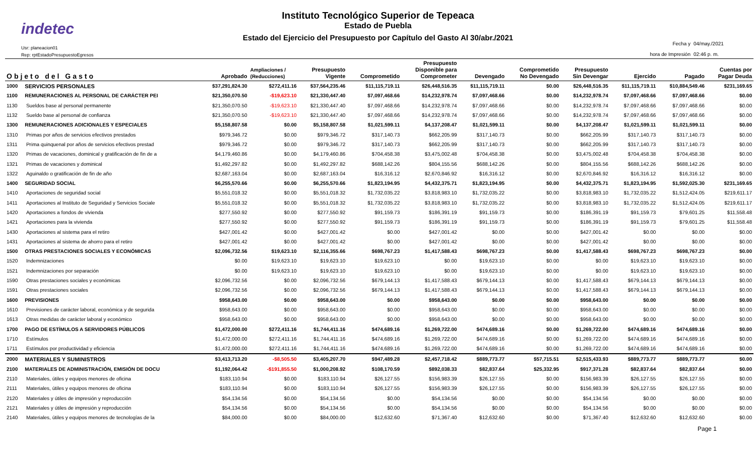indetec
Usr: planeacion01
Rep: rptEstadoPresupuestoEgresos
Instituto Tecnológico Superior de Tepeaca
Estado de Puebla
Estado del Ejercicio del Presupuesto por Capítulo del Gasto Al 30/abr./2021
Fecha y 04/may./2021
hora de Impresión 02:46 p. m.
| Objeto del Gasto | | Aprobado | Ampliaciones / (Reducciones) | Presupuesto Vigente | Comprometido | Presupuesto Disponible para Comprometer | Devengado | Comprometido No Devengado | Presupuesto Sin Devengar | Ejercido | Pagado | Cuentas por Pagar Deuda |
| --- | --- | --- | --- | --- | --- | --- | --- | --- | --- | --- | --- | --- |
| 1000 | SERVICIOS PERSONALES | $37,291,824.30 | $272,411.16 | $37,564,235.46 | $11,115,719.11 | $26,448,516.35 | $11,115,719.11 | $0.00 | $26,448,516.35 | $11,115,719.11 | $10,884,549.46 | $231,169.65 |
| 1100 | REMUNERACIONES AL PERSONAL DE CARÁCTER PEI | $21,350,070.50 | -$19,623.10 | $21,330,447.40 | $7,097,468.66 | $14,232,978.74 | $7,097,468.66 | $0.00 | $14,232,978.74 | $7,097,468.66 | $7,097,468.66 | $0.00 |
| 1130 | Sueldos base al personal permanente | $21,350,070.50 | -$19,623.10 | $21,330,447.40 | $7,097,468.66 | $14,232,978.74 | $7,097,468.66 | $0.00 | $14,232,978.74 | $7,097,468.66 | $7,097,468.66 | $0.00 |
| 1132 | Sueldo base al personal de confianza | $21,350,070.50 | -$19,623.10 | $21,330,447.40 | $7,097,468.66 | $14,232,978.74 | $7,097,468.66 | $0.00 | $14,232,978.74 | $7,097,468.66 | $7,097,468.66 | $0.00 |
| 1300 | REMUNERACIONES ADICIONALES Y ESPECIALES | $5,158,807.58 | $0.00 | $5,158,807.58 | $1,021,599.11 | $4,137,208.47 | $1,021,599.11 | $0.00 | $4,137,208.47 | $1,021,599.11 | $1,021,599.11 | $0.00 |
| 1310 | Primas por años de servicios efectivos prestados | $979,346.72 | $0.00 | $979,346.72 | $317,140.73 | $662,205.99 | $317,140.73 | $0.00 | $662,205.99 | $317,140.73 | $317,140.73 | $0.00 |
| 1311 | Prima quinquenal por años de servicios efectivos prestad | $979,346.72 | $0.00 | $979,346.72 | $317,140.73 | $662,205.99 | $317,140.73 | $0.00 | $662,205.99 | $317,140.73 | $317,140.73 | $0.00 |
| 1320 | Primas de vacaciones, dominical y gratificación de fin de a | $4,179,460.86 | $0.00 | $4,179,460.86 | $704,458.38 | $3,475,002.48 | $704,458.38 | $0.00 | $3,475,002.48 | $704,458.38 | $704,458.38 | $0.00 |
| 1321 | Primas de vacaciones y dominical | $1,492,297.82 | $0.00 | $1,492,297.82 | $688,142.26 | $804,155.56 | $688,142.26 | $0.00 | $804,155.56 | $688,142.26 | $688,142.26 | $0.00 |
| 1322 | Aguinaldo o gratificación de fin de año | $2,687,163.04 | $0.00 | $2,687,163.04 | $16,316.12 | $2,670,846.92 | $16,316.12 | $0.00 | $2,670,846.92 | $16,316.12 | $16,316.12 | $0.00 |
| 1400 | SEGURIDAD SOCIAL | $6,255,570.66 | $0.00 | $6,255,570.66 | $1,823,194.95 | $4,432,375.71 | $1,823,194.95 | $0.00 | $4,432,375.71 | $1,823,194.95 | $1,592,025.30 | $231,169.65 |
| 1410 | Aportaciones de seguridad social | $5,551,018.32 | $0.00 | $5,551,018.32 | $1,732,035.22 | $3,818,983.10 | $1,732,035.22 | $0.00 | $3,818,983.10 | $1,732,035.22 | $1,512,424.05 | $219,611.17 |
| 1411 | Aportaciones al Instituto de Seguridad y Servicios Sociale | $5,551,018.32 | $0.00 | $5,551,018.32 | $1,732,035.22 | $3,818,983.10 | $1,732,035.22 | $0.00 | $3,818,983.10 | $1,732,035.22 | $1,512,424.05 | $219,611.17 |
| 1420 | Aportaciones a fondos de vivienda | $277,550.92 | $0.00 | $277,550.92 | $91,159.73 | $186,391.19 | $91,159.73 | $0.00 | $186,391.19 | $91,159.73 | $79,601.25 | $11,558.48 |
| 1421 | Aportaciones para la vivienda | $277,550.92 | $0.00 | $277,550.92 | $91,159.73 | $186,391.19 | $91,159.73 | $0.00 | $186,391.19 | $91,159.73 | $79,601.25 | $11,558.48 |
| 1430 | Aportaciones al sistema para el retiro | $427,001.42 | $0.00 | $427,001.42 | $0.00 | $427,001.42 | $0.00 | $0.00 | $427,001.42 | $0.00 | $0.00 | $0.00 |
| 1431 | Aportaciones al sistema de ahorro para el retiro | $427,001.42 | $0.00 | $427,001.42 | $0.00 | $427,001.42 | $0.00 | $0.00 | $427,001.42 | $0.00 | $0.00 | $0.00 |
| 1500 | OTRAS PRESTACIONES SOCIALES Y ECONÓMICAS | $2,096,732.56 | $19,623.10 | $2,116,355.66 | $698,767.23 | $1,417,588.43 | $698,767.23 | $0.00 | $1,417,588.43 | $698,767.23 | $698,767.23 | $0.00 |
| 1520 | Indemnizaciones | $0.00 | $19,623.10 | $19,623.10 | $19,623.10 | $0.00 | $19,623.10 | $0.00 | $0.00 | $19,623.10 | $19,623.10 | $0.00 |
| 1521 | Indemnizaciones por separación | $0.00 | $19,623.10 | $19,623.10 | $19,623.10 | $0.00 | $19,623.10 | $0.00 | $0.00 | $19,623.10 | $19,623.10 | $0.00 |
| 1590 | Otras prestaciones sociales y económicas | $2,096,732.56 | $0.00 | $2,096,732.56 | $679,144.13 | $1,417,588.43 | $679,144.13 | $0.00 | $1,417,588.43 | $679,144.13 | $679,144.13 | $0.00 |
| 1591 | Otras prestaciones sociales | $2,096,732.56 | $0.00 | $2,096,732.56 | $679,144.13 | $1,417,588.43 | $679,144.13 | $0.00 | $1,417,588.43 | $679,144.13 | $679,144.13 | $0.00 |
| 1600 | PREVISIONES | $958,643.00 | $0.00 | $958,643.00 | $0.00 | $958,643.00 | $0.00 | $0.00 | $958,643.00 | $0.00 | $0.00 | $0.00 |
| 1610 | Previsiones de carácter laboral, económica y de segurida | $958,643.00 | $0.00 | $958,643.00 | $0.00 | $958,643.00 | $0.00 | $0.00 | $958,643.00 | $0.00 | $0.00 | $0.00 |
| 1613 | Otras medidas de carácter laboral y económico | $958,643.00 | $0.00 | $958,643.00 | $0.00 | $958,643.00 | $0.00 | $0.00 | $958,643.00 | $0.00 | $0.00 | $0.00 |
| 1700 | PAGO DE ESTÍMULOS A SERVIDORES PÚBLICOS | $1,472,000.00 | $272,411.16 | $1,744,411.16 | $474,689.16 | $1,269,722.00 | $474,689.16 | $0.00 | $1,269,722.00 | $474,689.16 | $474,689.16 | $0.00 |
| 1710 | Estímulos | $1,472,000.00 | $272,411.16 | $1,744,411.16 | $474,689.16 | $1,269,722.00 | $474,689.16 | $0.00 | $1,269,722.00 | $474,689.16 | $474,689.16 | $0.00 |
| 1711 | Estímulos por productividad y eficiencia | $1,472,000.00 | $272,411.16 | $1,744,411.16 | $474,689.16 | $1,269,722.00 | $474,689.16 | $0.00 | $1,269,722.00 | $474,689.16 | $474,689.16 | $0.00 |
| 2000 | MATERIALES Y SUMINISTROS | $3,413,713.20 | -$8,505.50 | $3,405,207.70 | $947,489.28 | $2,457,718.42 | $889,773.77 | $57,715.51 | $2,515,433.93 | $889,773.77 | $889,773.77 | $0.00 |
| 2100 | MATERIALES DE ADMINISTRACIÓN, EMISIÓN DE DOCU | $1,192,064.42 | -$191,855.50 | $1,000,208.92 | $108,170.59 | $892,038.33 | $82,837.64 | $25,332.95 | $917,371.28 | $82,837.64 | $82,837.64 | $0.00 |
| 2110 | Materiales, útiles y equipos menores de oficina | $183,110.94 | $0.00 | $183,110.94 | $26,127.55 | $156,983.39 | $26,127.55 | $0.00 | $156,983.39 | $26,127.55 | $26,127.55 | $0.00 |
| 2111 | Materiales, útiles y equipos menores de oficina | $183,110.94 | $0.00 | $183,110.94 | $26,127.55 | $156,983.39 | $26,127.55 | $0.00 | $156,983.39 | $26,127.55 | $26,127.55 | $0.00 |
| 2120 | Materiales y útiles de impresión y reproducción | $54,134.56 | $0.00 | $54,134.56 | $0.00 | $54,134.56 | $0.00 | $0.00 | $54,134.56 | $0.00 | $0.00 | $0.00 |
| 2121 | Materiales y útiles de impresión y reproducción | $54,134.56 | $0.00 | $54,134.56 | $0.00 | $54,134.56 | $0.00 | $0.00 | $54,134.56 | $0.00 | $0.00 | $0.00 |
| 2140 | Materiales, útiles y equipos menores de tecnologías de la | $84,000.00 | $0.00 | $84,000.00 | $12,632.60 | $71,367.40 | $12,632.60 | $0.00 | $71,367.40 | $12,632.60 | $12,632.60 | $0.00 |
Page 1